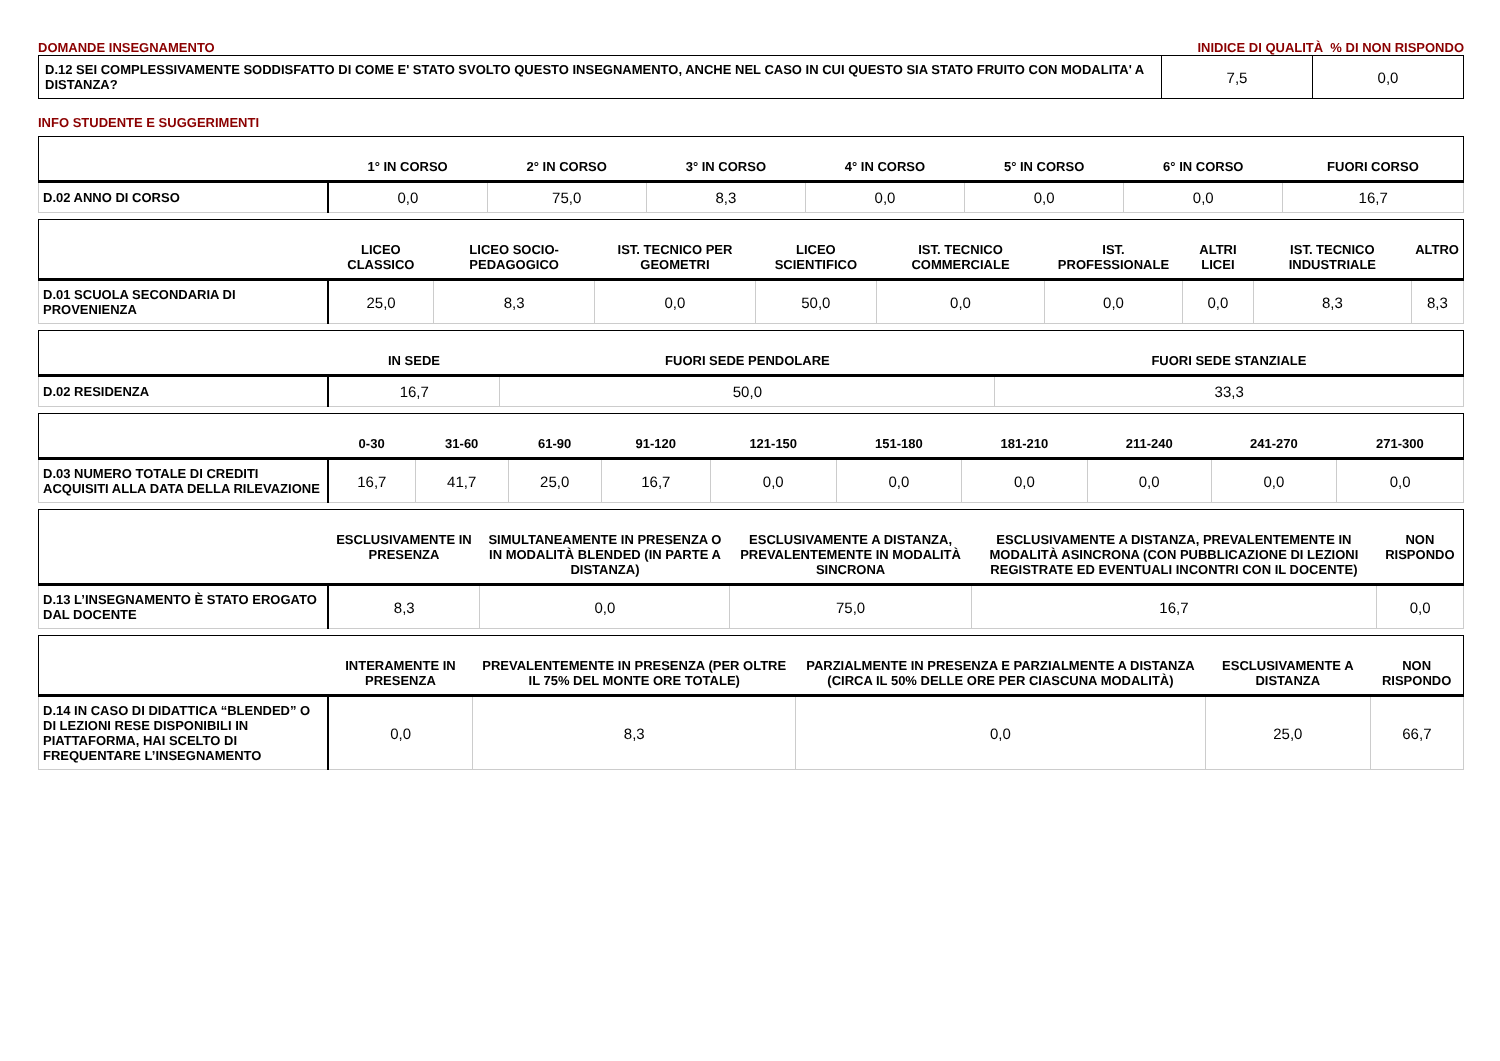DOMANDE INSEGNAMENTO INIDICE DI QUALITÀ % DI NON RISPONDO
| D.12 SEI COMPLESSIVAMENTE SODDISFATTO DI COME E' STATO SVOLTO QUESTO INSEGNAMENTO, ANCHE NEL CASO IN CUI QUESTO SIA STATO FRUITO CON MODALITA' A DISTANZA? | 7,5 | 0,0 |
INFO STUDENTE E SUGGERIMENTI
| | 1° IN CORSO | 2° IN CORSO | 3° IN CORSO | 4° IN CORSO | 5° IN CORSO | 6° IN CORSO | FUORI CORSO |
| --- | --- | --- | --- | --- | --- | --- | --- |
| D.02 ANNO DI CORSO | 0,0 | 75,0 | 8,3 | 0,0 | 0,0 | 0,0 | 16,7 |
| | LICEO CLASSICO | LICEO SOCIO-PEDAGOGICO | IST. TECNICO PER GEOMETRI | LICEO SCIENTIFICO | IST. TECNICO COMMERCIALE | IST. PROFESSIONALE | ALTRI LICEI | IST. TECNICO INDUSTRIALE | ALTRO |
| --- | --- | --- | --- | --- | --- | --- | --- | --- | --- |
| D.01 SCUOLA SECONDARIA DI PROVENIENZA | 25,0 | 8,3 | 0,0 | 50,0 | 0,0 | 0,0 | 0,0 | 8,3 | 8,3 |
| | IN SEDE | FUORI SEDE PENDOLARE | FUORI SEDE STANZIALE |
| --- | --- | --- | --- |
| D.02 RESIDENZA | 16,7 | 50,0 | 33,3 |
| | 0-30 | 31-60 | 61-90 | 91-120 | 121-150 | 151-180 | 181-210 | 211-240 | 241-270 | 271-300 |
| --- | --- | --- | --- | --- | --- | --- | --- | --- | --- | --- |
| D.03 NUMERO TOTALE DI CREDITI ACQUISITI ALLA DATA DELLA RILEVAZIONE | 16,7 | 41,7 | 25,0 | 16,7 | 0,0 | 0,0 | 0,0 | 0,0 | 0,0 | 0,0 |
| | ESCLUSIVAMENTE IN PRESENZA | SIMULTANEAMENTE IN PRESENZA O IN MODALITÀ BLENDED (IN PARTE A DISTANZA) | ESCLUSIVAMENTE A DISTANZA, PREVALENTEMENTE IN MODALITÀ SINCRONA | ESCLUSIVAMENTE A DISTANZA, PREVALENTEMENTE IN MODALITÀ ASINCRONA (CON PUBBLICAZIONE DI LEZIONI REGISTRATE ED EVENTUALI INCONTRI CON IL DOCENTE) | NON RISPONDO |
| --- | --- | --- | --- | --- | --- |
| D.13 L’INSEGNAMENTO È STATO EROGATO DAL DOCENTE | 8,3 | 0,0 | 75,0 | 16,7 | 0,0 |
| | INTERAMENTE IN PRESENZA | PREVALENTEMENTE IN PRESENZA (PER OLTRE IL 75% DEL MONTE ORE TOTALE) | PARZIALMENTE IN PRESENZA E PARZIALMENTE A DISTANZA (CIRCA IL 50% DELLE ORE PER CIASCUNA MODALITÀ) | ESCLUSIVAMENTE A DISTANZA | NON RISPONDO |
| --- | --- | --- | --- | --- | --- |
| D.14 IN CASO DI DIDATTICA “BLENDED” O DI LEZIONI RESE DISPONIBILI IN PIATTAFORMA, HAI SCELTO DI FREQUENTARE L’INSEGNAMENTO | 0,0 | 8,3 | 0,0 | 25,0 | 66,7 |